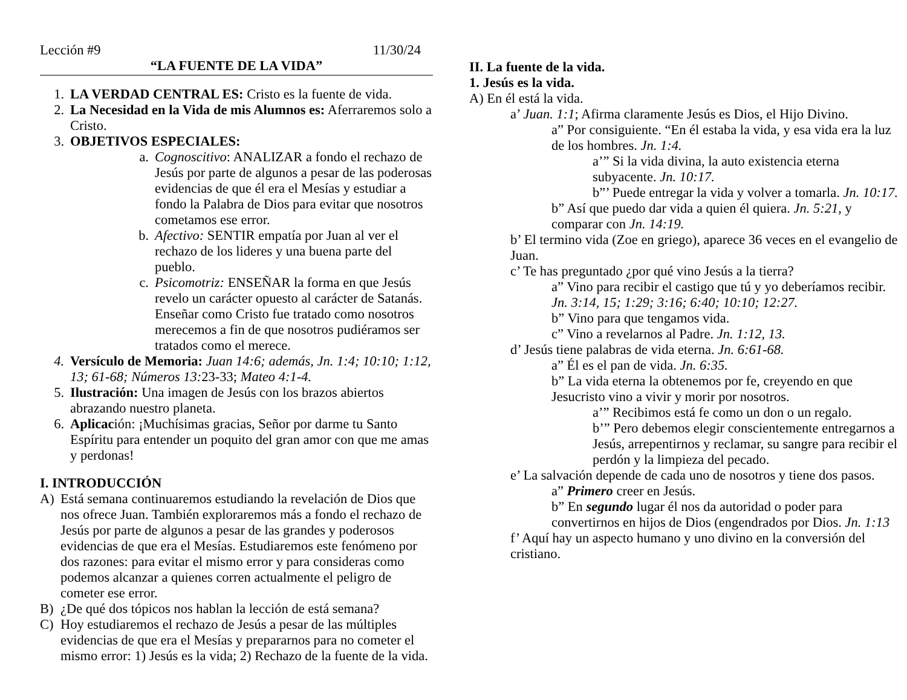Lección #9 11/30/24
“LA FUENTE DE LA VIDA”
1. LA VERDAD CENTRAL ES: Cristo es la fuente de vida.
2. La Necesidad en la Vida de mis Alumnos es: Aferraremos solo a Cristo.
3. OBJETIVOS ESPECIALES:
a. Cognoscitivo: ANALIZAR a fondo el rechazo de Jesús por parte de algunos a pesar de las poderosas evidencias de que él era el Mesías y estudiar a fondo la Palabra de Dios para evitar que nosotros cometamos ese error.
b. Afectivo: SENTIR empatía por Juan al ver el rechazo de los lideres y una buena parte del pueblo.
c. Psicomotriz: ENSEÑAR la forma en que Jesús revelo un carácter opuesto al carácter de Satanás. Enseñar como Cristo fue tratado como nosotros merecemos a fin de que nosotros pudiéramos ser tratados como el merece.
4. Versículo de Memoria: Juan 14:6; además, Jn. 1:4; 10:10; 1:12, 13; 61-68; Números 13: 23-33; Mateo 4:1-4.
5. Ilustración: Una imagen de Jesús con los brazos abiertos abrazando nuestro planeta.
6. Aplicación: ¡Muchísimas gracias, Señor por darme tu Santo Espíritu para entender un poquito del gran amor con que me amas y perdonas!
I. INTRODUCCIÓN
A) Está semana continuaremos estudiando la revelación de Dios que nos ofrece Juan. También exploraremos más a fondo el rechazo de Jesús por parte de algunos a pesar de las grandes y poderosos evidencias de que era el Mesías. Estudiaremos este fenómeno por dos razones: para evitar el mismo error y para consideras como podemos alcanzar a quienes corren actualmente el peligro de cometer ese error.
B) ¿De qué dos tópicos nos hablan la lección de está semana?
C) Hoy estudiaremos el rechazo de Jesús a pesar de las múltiples evidencias de que era el Mesías y prepararnos para no cometer el mismo error: 1) Jesús es la vida; 2) Rechazo de la fuente de la vida.
II. La fuente de la vida.
1. Jesús es la vida.
A) En él está la vida.
a’ Juan. 1:1; Afirma claramente Jesús es Dios, el Hijo Divino.
a” Por consiguiente. “En él estaba la vida, y esa vida era la luz de los hombres. Jn. 1:4.
a’” Si la vida divina, la auto existencia eterna subyacente. Jn. 10:17.
b”’ Puede entregar la vida y volver a tomarla. Jn. 10:17.
b” Así que puedo dar vida a quien él quiera. Jn. 5:21, y comparar con Jn. 14:19.
b’ El termino vida (Zoe en griego), aparece 36 veces en el evangelio de Juan.
c’ Te has preguntado ¿por qué vino Jesús a la tierra?
a” Vino para recibir el castigo que tú y yo deberíamos recibir. Jn. 3:14, 15; 1:29; 3:16; 6:40; 10:10; 12:27.
b” Vino para que tengamos vida.
c” Vino a revelarnos al Padre. Jn. 1:12, 13.
d’ Jesús tiene palabras de vida eterna. Jn. 6:61-68.
a” Él es el pan de vida. Jn. 6:35.
b” La vida eterna la obtenemos por fe, creyendo en que Jesucristo vino a vivir y morir por nosotros.
a’” Recibimos está fe como un don o un regalo.
b’” Pero debemos elegir conscientemente entregarnos a Jesús, arrepentirnos y reclamar, su sangre para recibir el perdón y la limpieza del pecado.
e’ La salvación depende de cada uno de nosotros y tiene dos pasos.
a” Primero creer en Jesús.
b” En segundo lugar él nos da autoridad o poder para convertirnos en hijos de Dios (engendrados por Dios. Jn. 1:13
f’ Aquí hay un aspecto humano y uno divino en la conversión del cristiano.